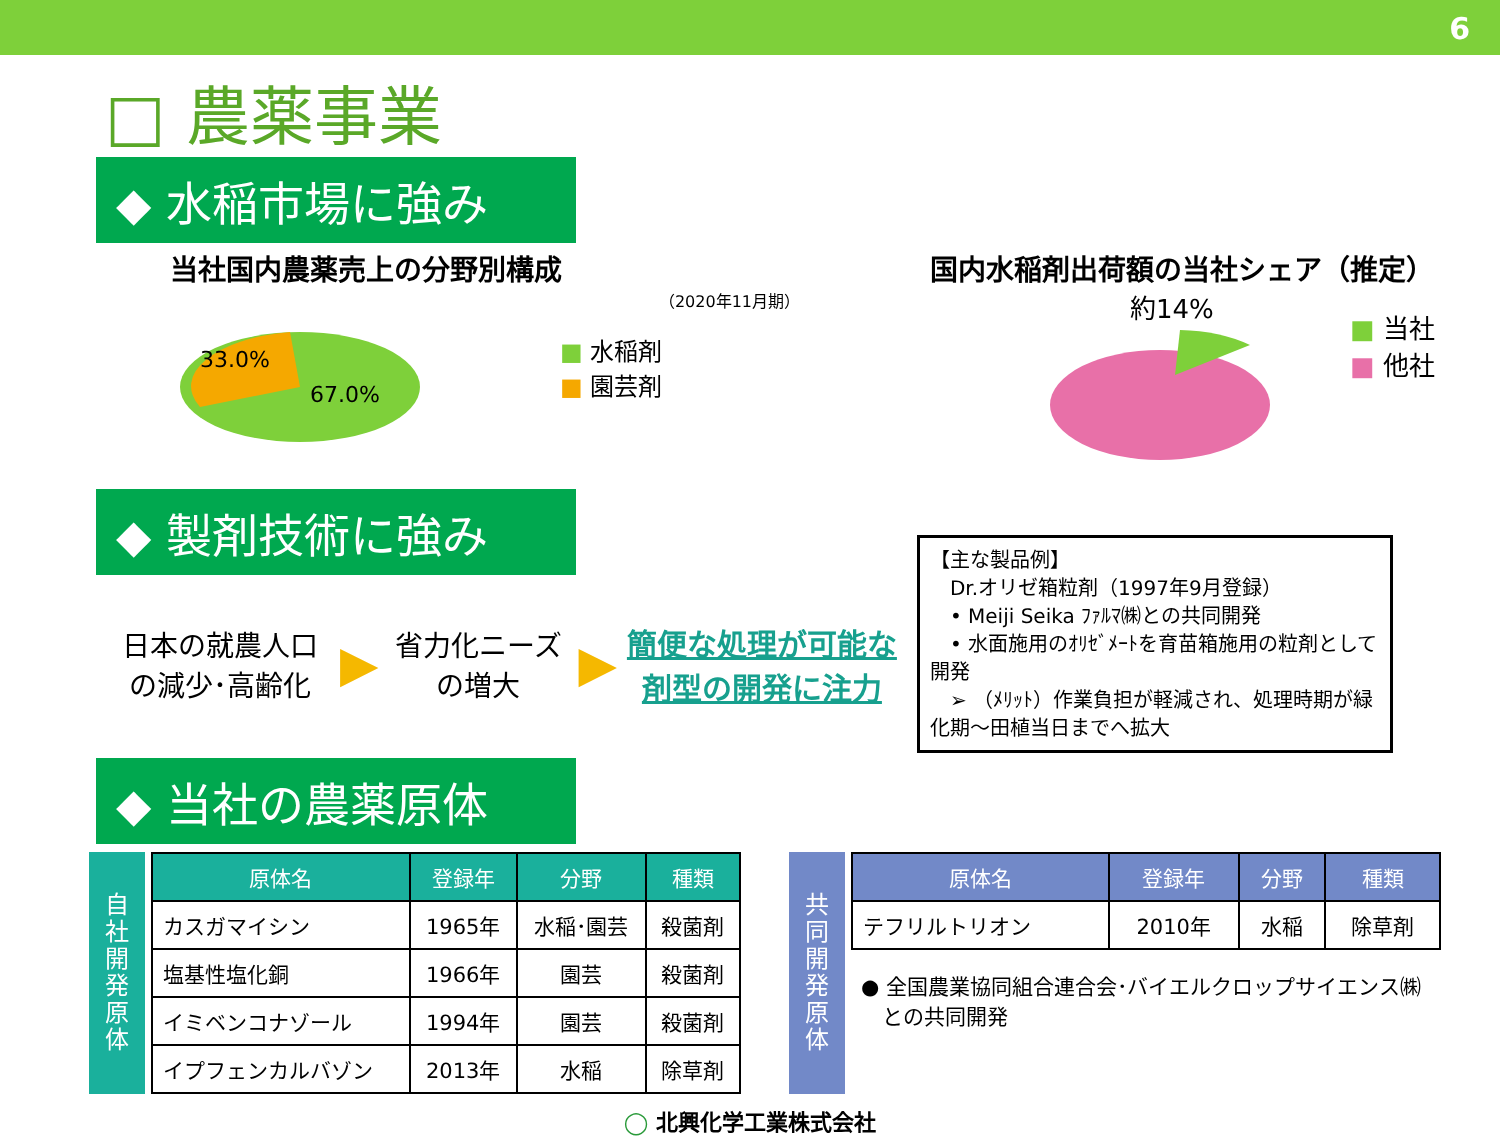6
□ 農薬事業
◆ 水稲市場に強み
当社国内農薬売上の分野別構成
（2020年11月期）
33.0%
67.0%
■ 水稲剤
■ 園芸剤
国内水稲剤出荷額の当社シェア（推定）
約14%
■ 当社
■ 他社
◆ 製剤技術に強み
日本の就農人口
の減少･高齢化
▶
省力化ニーズ
の増大
▶
簡便な処理が可能な
剤型の開発に注力
【主な製品例】
　Dr.オリゼ箱粒剤（1997年9月登録）
　• Meiji Seika ﾌｧﾙﾏ㈱との共同開発
　• 水面施用のｵﾘｾﾞﾒｰﾄを育苗箱施用の粒剤として開発
　➢ （ﾒﾘｯﾄ）作業負担が軽減され、処理時期が緑化期～田植当日までへ拡大
◆ 当社の農薬原体
自
社
開
発
原
体
| 原体名 | 登録年 | 分野 | 種類 |
| --- | --- | --- | --- |
| カスガマイシン | 1965年 | 水稲･園芸 | 殺菌剤 |
| 塩基性塩化銅 | 1966年 | 園芸 | 殺菌剤 |
| イミベンコナゾール | 1994年 | 園芸 | 殺菌剤 |
| イプフェンカルバゾン | 2013年 | 水稲 | 除草剤 |
共
同
開
発
原
体
| 原体名 | 登録年 | 分野 | 種類 |
| --- | --- | --- | --- |
| テフリルトリオン | 2010年 | 水稲 | 除草剤 |
● 全国農業協同組合連合会･バイエルクロップサイエンス㈱
　との共同開発
◯ 北興化学工業株式会社